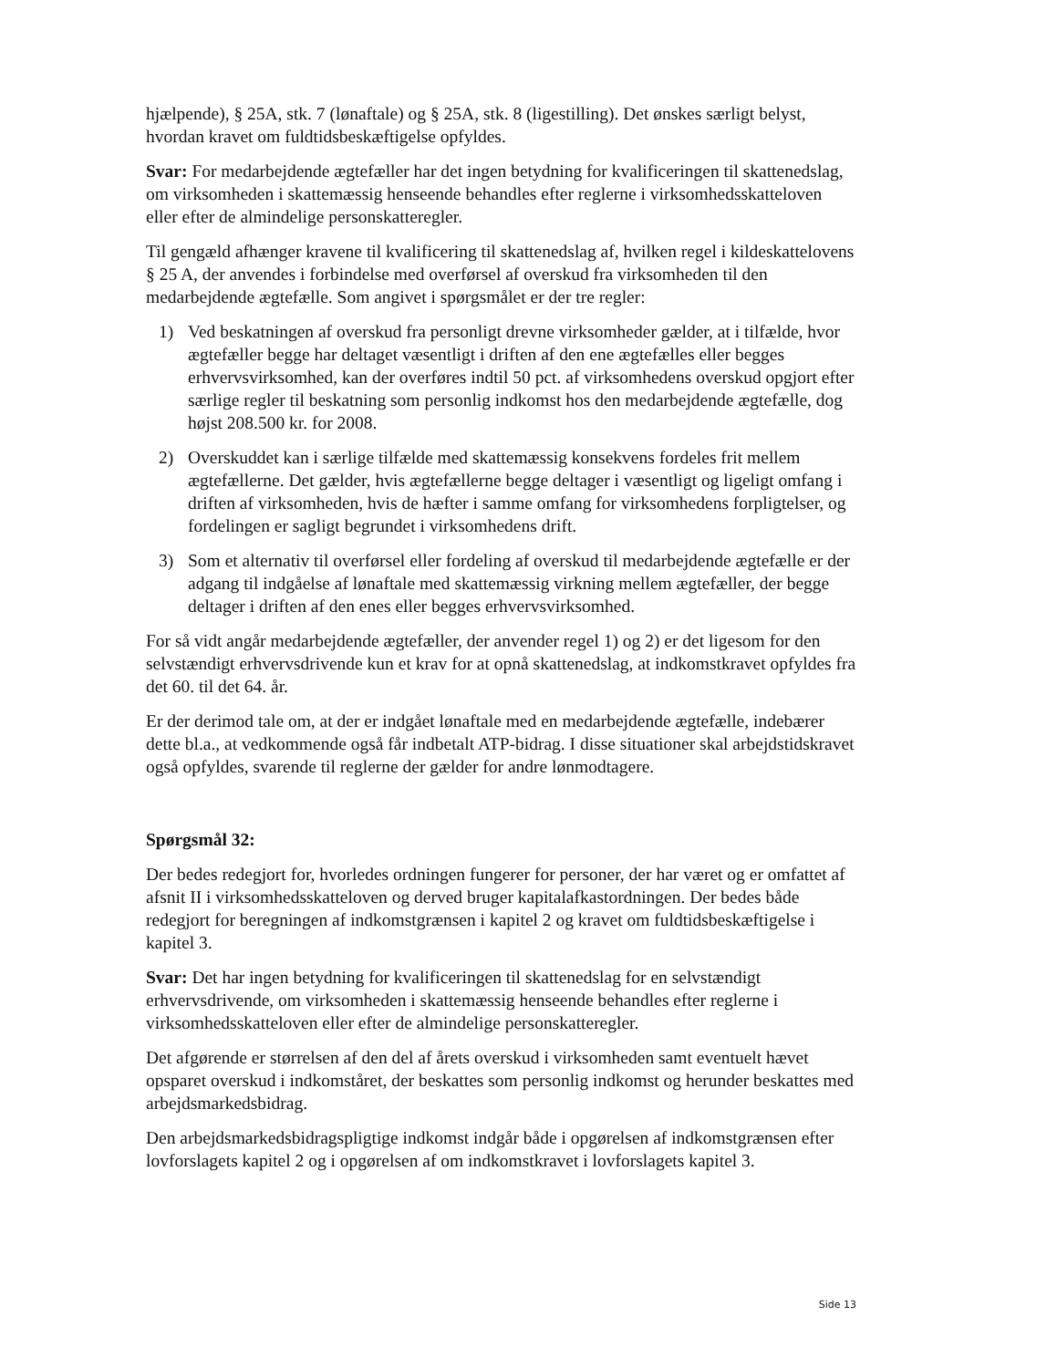hjælpende), § 25A, stk. 7 (lønaftale) og § 25A, stk. 8 (ligestilling). Det ønskes særligt belyst, hvordan kravet om fuldtidsbeskæftigelse opfyldes.
Svar: For medarbejdende ægtefæller har det ingen betydning for kvalificeringen til skattenedslag, om virksomheden i skattemæssig henseende behandles efter reglerne i virksomhedsskatteloven eller efter de almindelige personskatteregler.
Til gengæld afhænger kravene til kvalificering til skattenedslag af, hvilken regel i kildeskattelovens § 25 A, der anvendes i forbindelse med overførsel af overskud fra virksomheden til den medarbejdende ægtefælle. Som angivet i spørgsmålet er der tre regler:
1) Ved beskatningen af overskud fra personligt drevne virksomheder gælder, at i tilfælde, hvor ægtefæller begge har deltaget væsentligt i driften af den ene ægtefælles eller begges erhvervsvirksomhed, kan der overføres indtil 50 pct. af virksomhedens overskud opgjort efter særlige regler til beskatning som personlig indkomst hos den medarbejdende ægtefælle, dog højst 208.500 kr. for 2008.
2) Overskuddet kan i særlige tilfælde med skattemæssig konsekvens fordeles frit mellem ægtefællerne. Det gælder, hvis ægtefællerne begge deltager i væsentligt og ligeligt omfang i driften af virksomheden, hvis de hæfter i samme omfang for virksomhedens forpligtelser, og fordelingen er sagligt begrundet i virksomhedens drift.
3) Som et alternativ til overførsel eller fordeling af overskud til medarbejdende ægtefælle er der adgang til indgåelse af lønaftale med skattemæssig virkning mellem ægtefæller, der begge deltager i driften af den enes eller begges erhvervsvirksomhed.
For så vidt angår medarbejdende ægtefæller, der anvender regel 1) og 2) er det ligesom for den selvstændigt erhvervsdrivende kun et krav for at opnå skattenedslag, at indkomstkravet opfyldes fra det 60. til det 64. år.
Er der derimod tale om, at der er indgået lønaftale med en medarbejdende ægtefælle, indebærer dette bl.a., at vedkommende også får indbetalt ATP-bidrag. I disse situationer skal arbejdstidskravet også opfyldes, svarende til reglerne der gælder for andre lønmodtagere.
Spørgsmål 32:
Der bedes redegjort for, hvorledes ordningen fungerer for personer, der har været og er omfattet af afsnit II i virksomhedsskatteloven og derved bruger kapitalafkastordningen. Der bedes både redegjort for beregningen af indkomstgrænsen i kapitel 2 og kravet om fuldtidsbeskæftigelse i kapitel 3.
Svar: Det har ingen betydning for kvalificeringen til skattenedslag for en selvstændigt erhvervsdrivende, om virksomheden i skattemæssig henseende behandles efter reglerne i virksomhedsskatteloven eller efter de almindelige personskatteregler.
Det afgørende er størrelsen af den del af årets overskud i virksomheden samt eventuelt hævet opsparet overskud i indkomståret, der beskattes som personlig indkomst og herunder beskattes med arbejdsmarkedsbidrag.
Den arbejdsmarkedsbidragspligtige indkomst indgår både i opgørelsen af indkomstgrænsen efter lovforslagets kapitel 2 og i opgørelsen af om indkomstkravet i lovforslagets kapitel 3.
Side 13